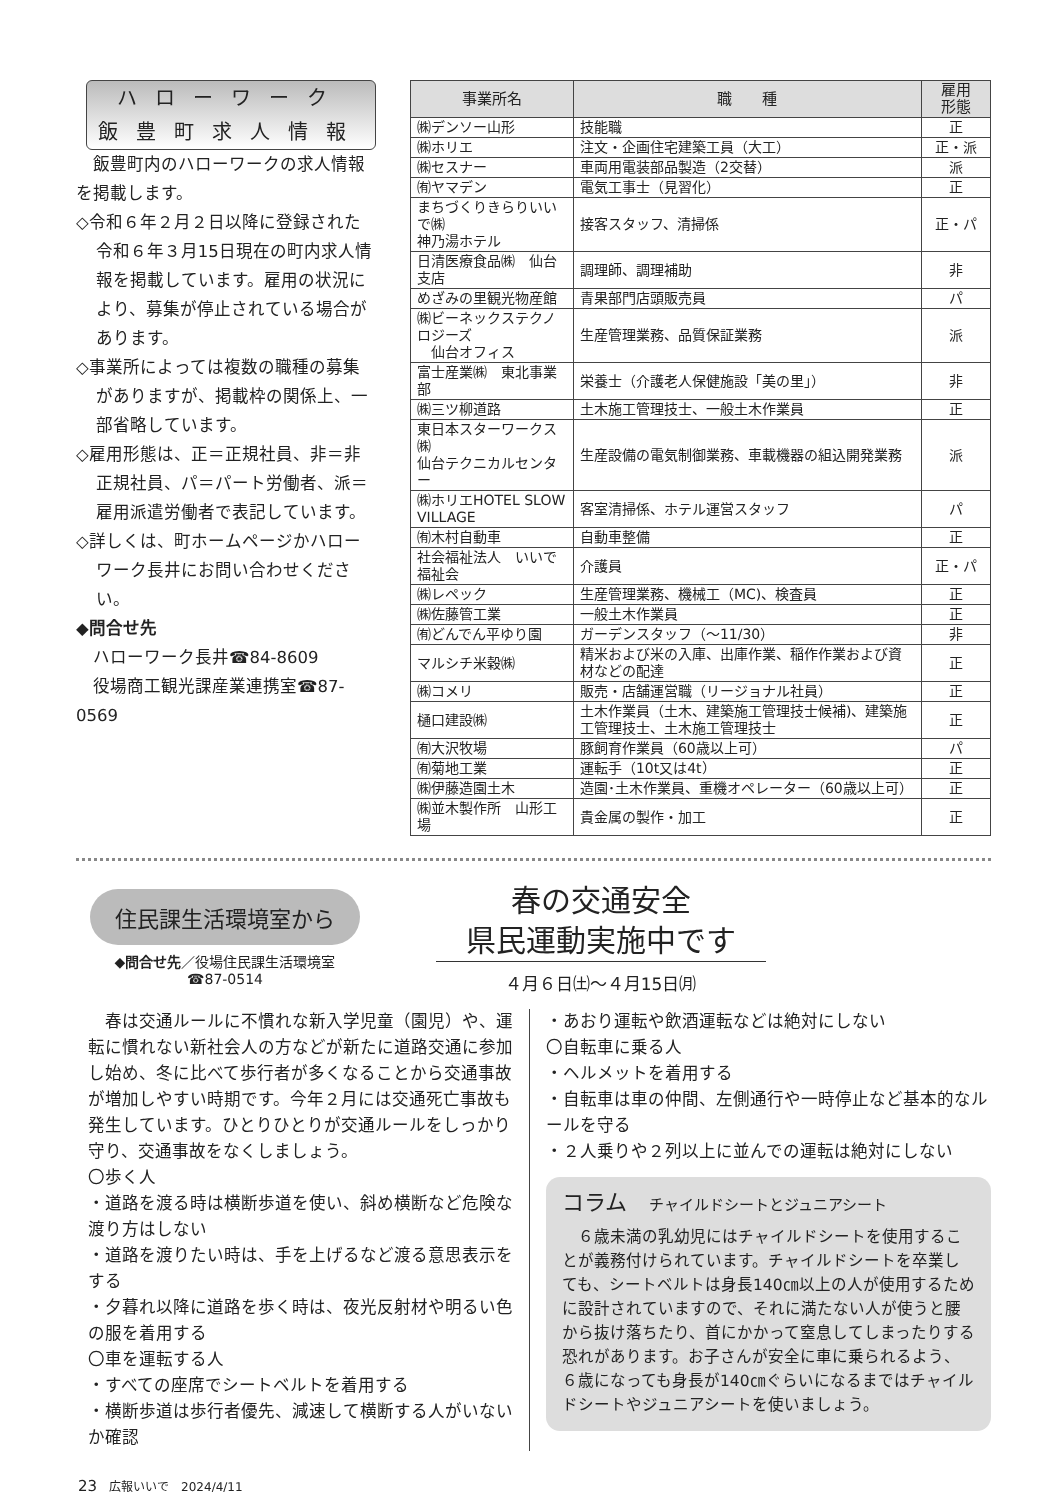ハローワーク
飯豊町求人情報
　飯豊町内のハローワークの求人情報を掲載します。
◇令和６年２月２日以降に登録された令和６年３月15日現在の町内求人情報を掲載しています。雇用の状況により、募集が停止されている場合があります。
◇事業所によっては複数の職種の募集がありますが、掲載枠の関係上、一部省略しています。
◇雇用形態は、正＝正規社員、非＝非正規社員、パ＝パート労働者、派＝雇用派遣労働者で表記しています。
◇詳しくは、町ホームページかハローワーク長井にお問い合わせください。
◆問合せ先
　ハローワーク長井☎84-8609
　役場商工観光課産業連携室☎87-0569
| 事業所名 | 職 種 | 雇用 形態 |
| --- | --- | --- |
| ㈱デンソー山形 | 技能職 | 正 |
| ㈱ホリエ | 注文・企画住宅建築工員（大工） | 正・派 |
| ㈱セスナー | 車両用電装部品製造（2交替） | 派 |
| ㈲ヤマデン | 電気工事士（見習化） | 正 |
| まちづくりきらりいいで㈱ 神乃湯ホテル | 接客スタッフ、清掃係 | 正・パ |
| 日清医療食品㈱ 仙台支店 | 調理師、調理補助 | 非 |
| めざみの里観光物産館 | 青果部門店頭販売員 | パ |
| ㈱ビーネックステクノロジーズ 仙台オフィス | 生産管理業務、品質保証業務 | 派 |
| 富士産業㈱ 東北事業部 | 栄養士（介護老人保健施設「美の里」） | 非 |
| ㈱三ツ柳道路 | 土木施工管理技士、一般土木作業員 | 正 |
| 東日本スターワークス㈱ 仙台テクニカルセンター | 生産設備の電気制御業務、車載機器の組込開発業務 | 派 |
| ㈱ホリエHOTEL SLOW VILLAGE | 客室清掃係、ホテル運営スタッフ | パ |
| ㈲木村自動車 | 自動車整備 | 正 |
| 社会福祉法人 いいで福祉会 | 介護員 | 正・パ |
| ㈱レペック | 生産管理業務、機械工（MC)、検査員 | 正 |
| ㈱佐藤管工業 | 一般土木作業員 | 正 |
| ㈲どんでん平ゆり園 | ガーデンスタッフ（～11/30） | 非 |
| マルシチ米穀㈱ | 精米および米の入庫、出庫作業、稲作作業および資材などの配達 | 正 |
| ㈱コメリ | 販売・店舗運営職（リージョナル社員） | 正 |
| 樋口建設㈱ | 土木作業員（土木、建築施工管理技士候補)、建築施工管理技士、土木施工管理技士 | 正 |
| ㈲大沢牧場 | 豚飼育作業員（60歳以上可） | パ |
| ㈲菊地工業 | 運転手（10t又は4t） | 正 |
| ㈱伊藤造園土木 | 造園･土木作業員、重機オペレーター（60歳以上可） | 正 |
| ㈱並木製作所 山形工場 | 貴金属の製作・加工 | 正 |
住民課生活環境室から
◆問合せ先／役場住民課生活環境室
☎87-0514
春の交通安全
県民運動実施中です
４月６日㈯～４月15日㈪
　春は交通ルールに不慣れな新入学児童（園児）や、運転に慣れない新社会人の方などが新たに道路交通に参加し始め、冬に比べて歩行者が多くなることから交通事故が増加しやすい時期です。今年２月には交通死亡事故も発生しています。ひとりひとりが交通ルールをしっかり守り、交通事故をなくしましょう。
〇歩く人
・道路を渡る時は横断歩道を使い、斜め横断など危険な渡り方はしない
・道路を渡りたい時は、手を上げるなど渡る意思表示をする
・夕暮れ以降に道路を歩く時は、夜光反射材や明るい色の服を着用する
〇車を運転する人
・すべての座席でシートベルトを着用する
・横断歩道は歩行者優先、減速して横断する人がいないか確認
・あおり運転や飲酒運転などは絶対にしない
〇自転車に乗る人
・ヘルメットを着用する
・自転車は車の仲間、左側通行や一時停止など基本的なルールを守る
・２人乗りや２列以上に並んでの運転は絶対にしない
コラム　チャイルドシートとジュニアシート
　６歳未満の乳幼児にはチャイルドシートを使用することが義務付けられています。チャイルドシートを卒業しても、シートベルトは身長140㎝以上の人が使用するために設計されていますので、それに満たない人が使うと腰から抜け落ちたり、首にかかって窒息してしまったりする恐れがあります。お子さんが安全に車に乗られるよう、６歳になっても身長が140㎝ぐらいになるまではチャイルドシートやジュニアシートを使いましょう。
23　広報いいで　2024/4/11